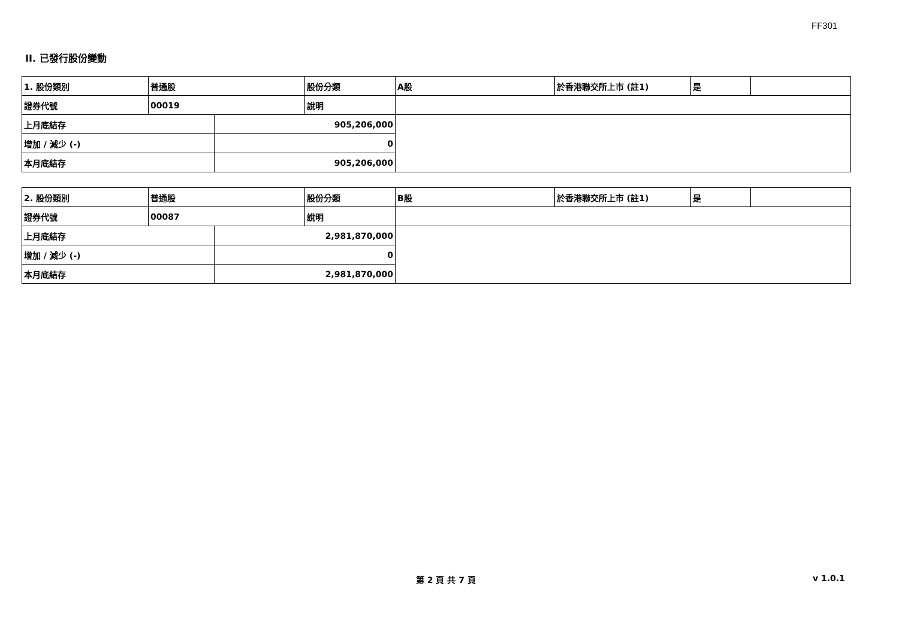FF301
II. 已發行股份變動
| 1. 股份類別 | 普通股 | | 股份分類 | A股 | 於香港聯交所上市 (註1) | 是 | |
| 證券代號 | 00019 | | 說明 | | | | |
| 上月底結存 | | 905,206,000 | | | | | |
| 增加 / 減少 (-) | | 0 | | | | | |
| 本月底結存 | | 905,206,000 | | | | | |
| 2. 股份類別 | 普通股 | | 股份分類 | B股 | 於香港聯交所上市 (註1) | 是 | |
| 證券代號 | 00087 | | 說明 | | | | |
| 上月底結存 | | 2,981,870,000 | | | | | |
| 增加 / 減少 (-) | | 0 | | | | | |
| 本月底結存 | | 2,981,870,000 | | | | | |
第 2 頁 共 7 頁 v 1.0.1